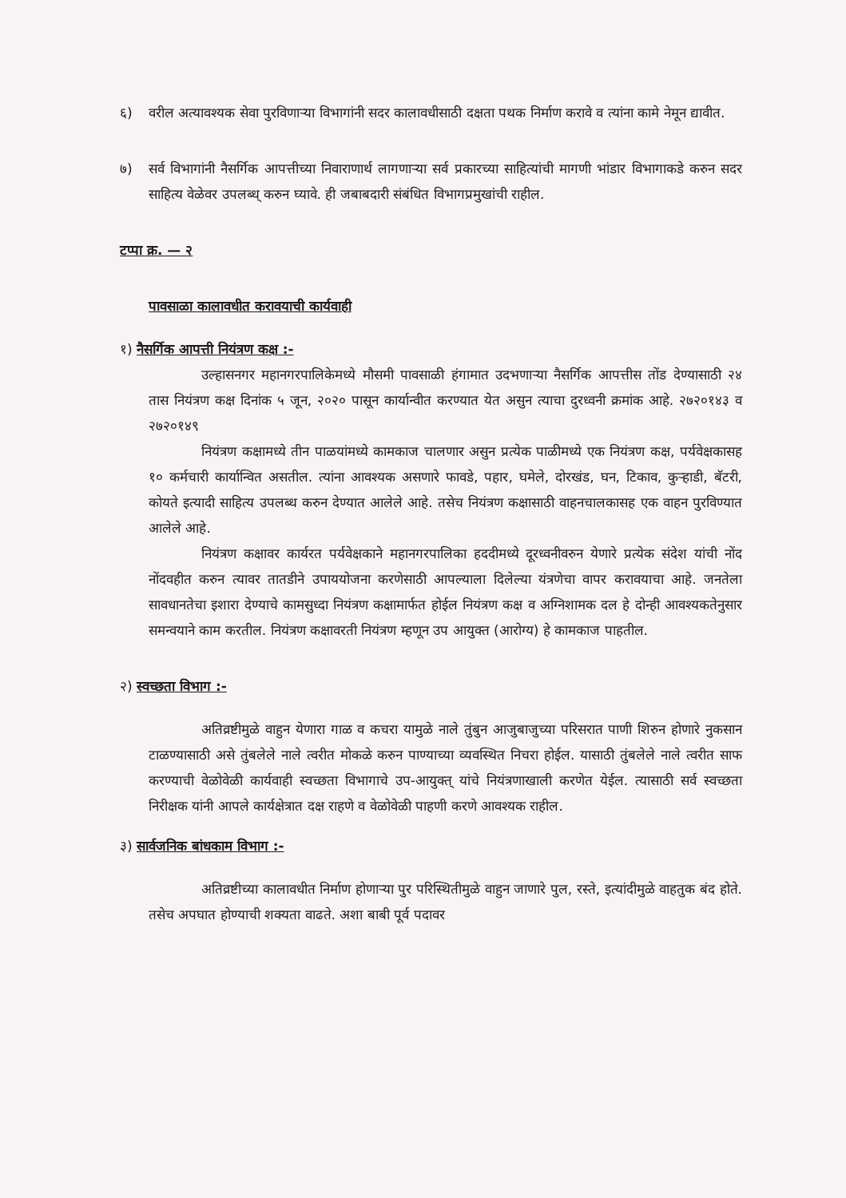६) वरील अत्यावश्यक सेवा पुरविणाऱ्या विभागांनी सदर कालावधीसाठी दक्षता पथक निर्माण करावे व त्यांना कामे नेमून द्यावीत.
७) सर्व विभागांनी नैसर्गिक आपत्तीच्या निवाराणार्थ लागणाऱ्या सर्व प्रकारच्या साहित्यांची मागणी भांडार विभागाकडे करुन सदर साहित्य वेळेवर उपलब्ध् करुन घ्यावे. ही जबाबदारी संबंधित विभागप्रमुखांची राहील.
टप्पा क्र. — २
पावसाळा कालावधीत करावयाची कार्यवाही
१) नैसर्गिक आपत्ती नियंत्रण कक्ष :-
उल्हासनगर महानगरपालिकेमध्ये मौसमी पावसाळी हंगामात उदभणाऱ्या नैसर्गिक आपत्तीस तोंड देण्यासाठी २४ तास नियंत्रण कक्ष दिनांक ५ जून, २०२० पासून कार्यान्वीत करण्यात येत असुन त्याचा दुरध्वनी क्रमांक आहे. २७२०१४३ व २७२०१४९
नियंत्रण कक्षामध्ये तीन पाळयांमध्ये कामकाज चालणार असुन प्रत्येक पाळीमध्ये एक नियंत्रण कक्ष, पर्यवेक्षकासह १० कर्मचारी कार्यान्वित असतील. त्यांना आवश्यक असणारे फावडे, पहार, घमेले, दोरखंड, घन, टिकाव, कुऱ्हाडी, बॅटरी, कोयते इत्यादी साहित्य उपलब्ध करुन देण्यात आलेले आहे. तसेच नियंत्रण कक्षासाठी वाहनचालकासह एक वाहन पुरविण्यात आलेले आहे.
नियंत्रण कक्षावर कार्यरत पर्यवेक्षकाने महानगरपालिका हददीमध्ये दूरध्वनीवरुन येणारे प्रत्येक संदेश यांची नोंद नोंदवहीत करुन त्यावर तातडीने उपाययोजना करणेसाठी आपल्याला दिलेल्या यंत्रणेचा वापर करावयाचा आहे. जनतेला सावधानतेचा इशारा देण्याचे कामसुध्दा नियंत्रण कक्षामार्फत होईल नियंत्रण कक्ष व अग्निशामक दल हे दोन्ही आवश्यकतेनुसार समन्वयाने काम करतील. नियंत्रण कक्षावरती नियंत्रण म्हणून उप आयुक्त (आरोग्य) हे कामकाज पाहतील.
२) स्वच्छता विभाग :-
अतिव्रष्टीमुळे वाहुन येणारा गाळ व कचरा यामुळे नाले तुंबुन आजुबाजुच्या परिसरात पाणी शिरुन होणारे नुकसान टाळण्यासाठी असे तुंबलेले नाले त्वरीत मोकळे करुन पाण्याच्या व्यवस्थित निचरा होईल. यासाठी तुंबलेले नाले त्वरीत साफ करण्याची वेळोवेळी कार्यवाही स्वच्छता विभागाचे उप-आयुक्त् यांचे नियंत्रणाखाली करणेत येईल. त्यासाठी सर्व स्वच्छता निरीक्षक यांनी आपले कार्यक्षेत्रात दक्ष राहणे व वेळोवेळी पाहणी करणे आवश्यक राहील.
३) सार्वजनिक बांधकाम विभाग :-
अतिव्रष्टीच्या कालावधीत निर्माण होणाऱ्या पुर परिस्थितीमुळे वाहुन जाणारे पुल, रस्ते, इत्यांदीमुळे वाहतुक बंद होते. तसेच अपघात होण्याची शक्यता वाढते. अशा बाबी पूर्व पदावर